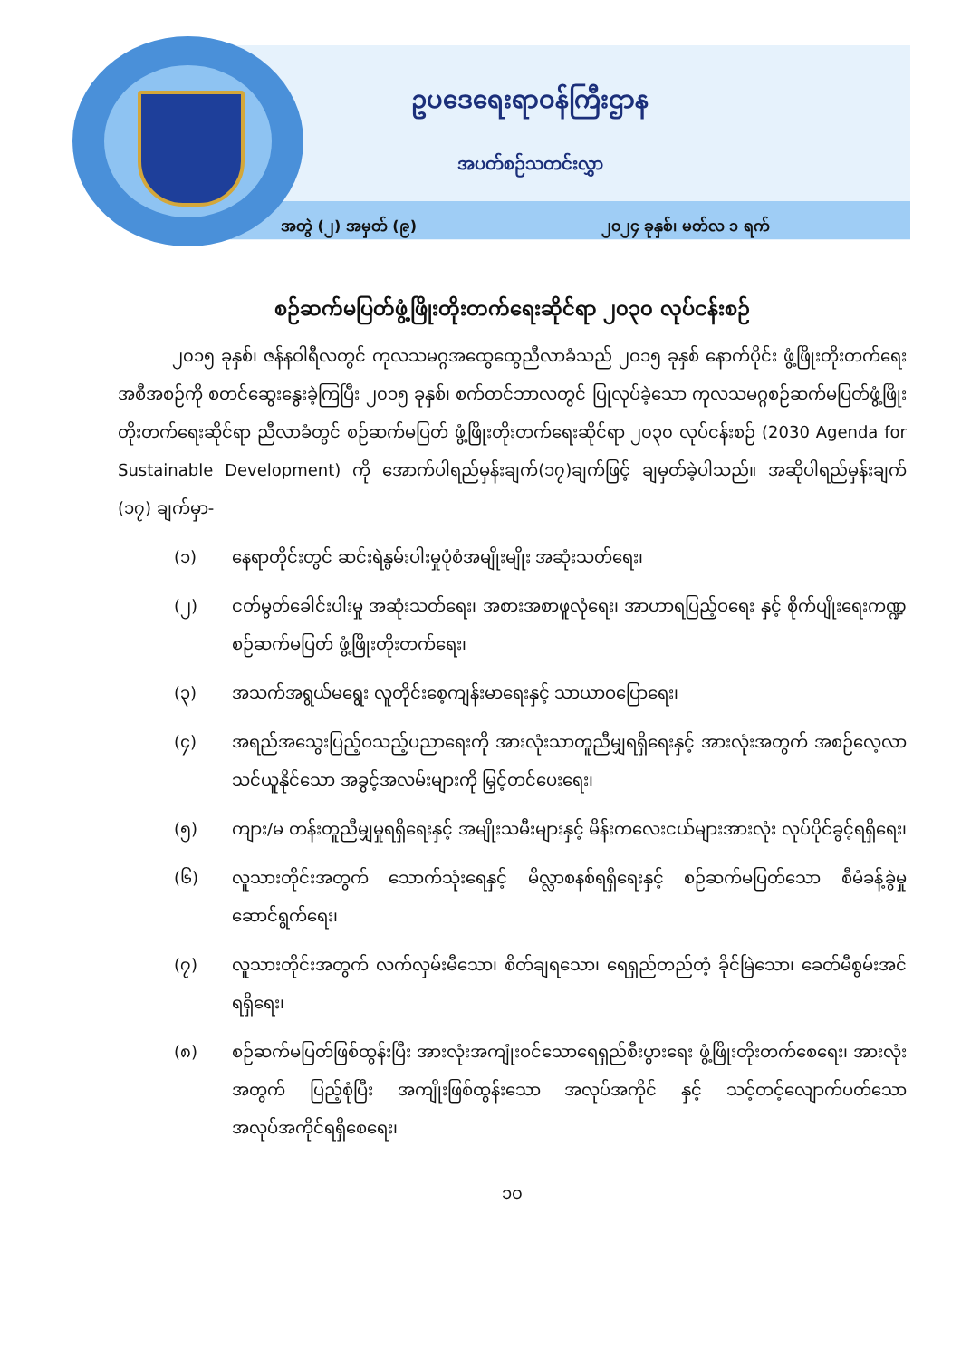ဥပဒေရေးရာဝန်ကြီးဌာန
အပတ်စဉ်သတင်းလွှာ
အတွဲ (၂) အမှတ် (၉) ၂၀၂၄ ခုနှစ်၊ မတ်လ ၁ ရက်
စဉ်ဆက်မပြတ်ဖွံ့ဖြိုးတိုးတက်ရေးဆိုင်ရာ ၂၀၃၀ လုပ်ငန်းစဉ်
၂၀၁၅ ခုနှစ်၊ ဇန်နဝါရီလတွင် ကုလသမဂ္ဂအထွေထွေညီလာခံသည် ၂၀၁၅ ခုနှစ် နောက်ပိုင်း ဖွံ့ဖြိုးတိုးတက်ရေးအစီအစဉ်ကို စတင်ဆွေးနွေးခဲ့ကြပြီး ၂၀၁၅ ခုနှစ်၊ စက်တင်ဘာလတွင် ပြုလုပ်ခဲ့သော ကုလသမဂ္ဂစဉ်ဆက်မပြတ်ဖွံ့ဖြိုးတိုးတက်ရေးဆိုင်ရာ ညီလာခံတွင် စဉ်ဆက်မပြတ် ဖွံ့ဖြိုးတိုးတက်ရေးဆိုင်ရာ ၂၀၃၀ လုပ်ငန်းစဉ် (2030 Agenda for Sustainable Development) ကို အောက်ပါရည်မှန်းချက်(၁၇)ချက်ဖြင့် ချမှတ်ခဲ့ပါသည်။ အဆိုပါရည်မှန်းချက် (၁၇) ချက်မှာ-
(၁) နေရာတိုင်းတွင် ဆင်းရဲနွမ်းပါးမှုပုံစံအမျိုးမျိုး အဆုံးသတ်ရေး၊
(၂) ငတ်မွတ်ခေါင်းပါးမှု အဆုံးသတ်ရေး၊ အစားအစာဖူလုံရေး၊ အာဟာရပြည့်ဝရေး နှင့် စိုက်ပျိုးရေးကဏ္ဍ စဉ်ဆက်မပြတ် ဖွံ့ဖြိုးတိုးတက်ရေး၊
(၃) အသက်အရွယ်မရွေး လူတိုင်းစေ့ကျန်းမာရေးနှင့် သာယာဝပြောရေး၊
(၄) အရည်အသွေးပြည့်ဝသည့်ပညာရေးကို အားလုံးသာတူညီမျှရရှိရေးနှင့် အားလုံးအတွက် အစဉ်လေ့လာသင်ယူနိုင်သော အခွင့်အလမ်းများကို မြှင့်တင်ပေးရေး၊
(၅) ကျား/မ တန်းတူညီမျှမှုရရှိရေးနှင့် အမျိုးသမီးများနှင့် မိန်းကလေးငယ်များအားလုံး လုပ်ပိုင်ခွင့်ရရှိရေး၊
(၆) လူသားတိုင်းအတွက် သောက်သုံးရေနှင့် မိလ္လာစနစ်ရရှိရေးနှင့် စဉ်ဆက်မပြတ်သော စီမံခန့်ခွဲမှုဆောင်ရွက်ရေး၊
(၇) လူသားတိုင်းအတွက် လက်လှမ်းမီသော၊ စိတ်ချရသော၊ ရေရှည်တည်တံ့ ခိုင်မြဲသော၊ ခေတ်မီစွမ်းအင်ရရှိရေး၊
(၈) စဉ်ဆက်မပြတ်ဖြစ်ထွန်းပြီး အားလုံးအကျုံးဝင်သောရေရှည်စီးပွားရေး ဖွံ့ဖြိုးတိုးတက်စေရေး၊ အားလုံးအတွက် ပြည့်စုံပြီး အကျိုးဖြစ်ထွန်းသော အလုပ်အကိုင် နှင့် သင့်တင့်လျောက်ပတ်သော အလုပ်အကိုင်ရရှိစေရေး၊
၁၀